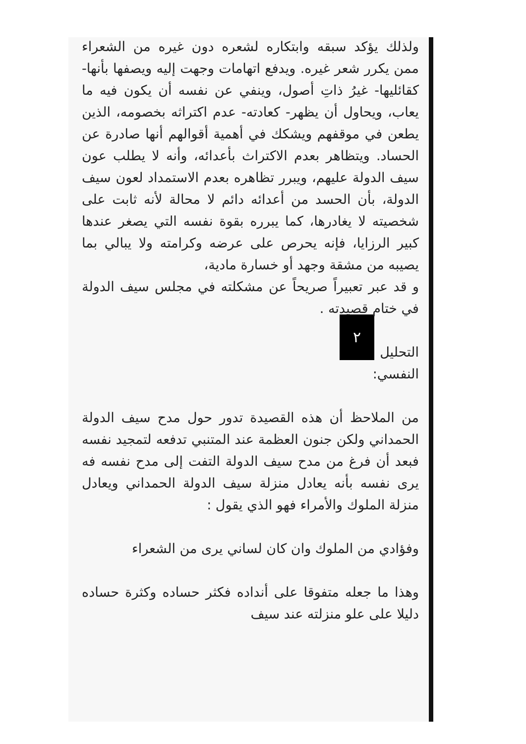ولذلك يؤكد سبقه وابتكاره لشعره دون غيره من الشعراء ممن يكرر شعر غيره. ويدفع اتهامات وجهت إليه ويصفها بأنها- كقائليها- غيرُ ذاتِ أصول، وينفي عن نفسه أن يكون فيه ما يعاب، ويحاول أن يظهر- كعادته- عدم اكتراثه بخصومه، الذين يطعن في موقفهم ويشكك في أهمية أقوالهم أنها صادرة عن الحساد. ويتظاهر بعدم الاكتراث بأعدائه، وأنه لا يطلب عون سيف الدولة عليهم، ويبرر تظاهره بعدم الاستمداد لعون سيف الدولة، بأن الحسد من أعدائه دائم لا محالة لأنه ثابت على شخصيته لا يغادرها، كما يبرره بقوة نفسه التي يصغر عندها كبير الرزايا، فإنه يحرص على عرضه وكرامته ولا يبالي بما يصيبه من مشقة وجهد أو خسارة مادية،
و قد عبر تعبيراً صريحاً عن مشكلته في مجلس سيف الدولة في ختام قصيدته . ٢
التحليل النفسي:
من الملاحظ أن هذه القصيدة تدور حول مدح سيف الدولة الحمداني ولكن جنون العظمة عند المتنبي تدفعه لتمجيد نفسه فبعد أن فرغ من مدح سيف الدولة التفت إلى مدح نفسه فه يرى نفسه بأنه يعادل منزلة سيف الدولة الحمداني ويعادل منزلة الملوك والأمراء فهو الذي يقول :
وفؤادي من الملوك وان كان لساني يرى من الشعراء
وهذا ما جعله متفوقا على أنداده فكثر حساده وكثرة حساده دليلا على علو منزلته عند سيف